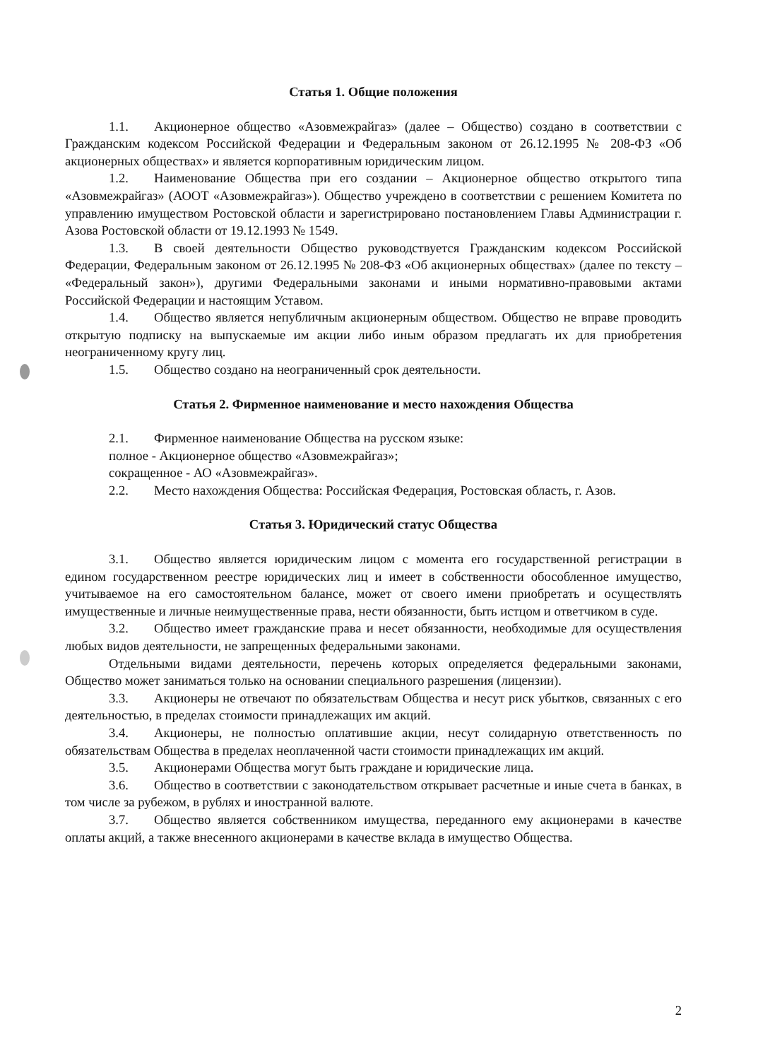Статья 1. Общие положения
1.1. Акционерное общество «Азовмежрайгаз» (далее – Общество) создано в соответствии с Гражданским кодексом Российской Федерации и Федеральным законом от 26.12.1995 № 208-ФЗ «Об акционерных обществах» и является корпоративным юридическим лицом.
1.2. Наименование Общества при его создании – Акционерное общество открытого типа «Азовмежрайгаз» (АООТ «Азовмежрайгаз»). Общество учреждено в соответствии с решением Комитета по управлению имуществом Ростовской области и зарегистрировано постановлением Главы Администрации г. Азова Ростовской области от 19.12.1993 № 1549.
1.3. В своей деятельности Общество руководствуется Гражданским кодексом Российской Федерации, Федеральным законом от 26.12.1995 № 208-ФЗ «Об акционерных обществах» (далее по тексту – «Федеральный закон»), другими Федеральными законами и иными нормативно-правовыми актами Российской Федерации и настоящим Уставом.
1.4. Общество является непубличным акционерным обществом. Общество не вправе проводить открытую подписку на выпускаемые им акции либо иным образом предлагать их для приобретения неограниченному кругу лиц.
1.5. Общество создано на неограниченный срок деятельности.
Статья 2. Фирменное наименование и место нахождения Общества
2.1. Фирменное наименование Общества на русском языке:
полное - Акционерное общество «Азовмежрайгаз»;
сокращенное - АО «Азовмежрайгаз».
2.2. Место нахождения Общества: Российская Федерация, Ростовская область, г. Азов.
Статья 3. Юридический статус Общества
3.1. Общество является юридическим лицом с момента его государственной регистрации в едином государственном реестре юридических лиц и имеет в собственности обособленное имущество, учитываемое на его самостоятельном балансе, может от своего имени приобретать и осуществлять имущественные и личные неимущественные права, нести обязанности, быть истцом и ответчиком в суде.
3.2. Общество имеет гражданские права и несет обязанности, необходимые для осуществления любых видов деятельности, не запрещенных федеральными законами.
Отдельными видами деятельности, перечень которых определяется федеральными законами, Общество может заниматься только на основании специального разрешения (лицензии).
3.3. Акционеры не отвечают по обязательствам Общества и несут риск убытков, связанных с его деятельностью, в пределах стоимости принадлежащих им акций.
3.4. Акционеры, не полностью оплатившие акции, несут солидарную ответственность по обязательствам Общества в пределах неоплаченной части стоимости принадлежащих им акций.
3.5. Акционерами Общества могут быть граждане и юридические лица.
3.6. Общество в соответствии с законодательством открывает расчетные и иные счета в банках, в том числе за рубежом, в рублях и иностранной валюте.
3.7. Общество является собственником имущества, переданного ему акционерами в качестве оплаты акций, а также внесенного акционерами в качестве вклада в имущество Общества.
2